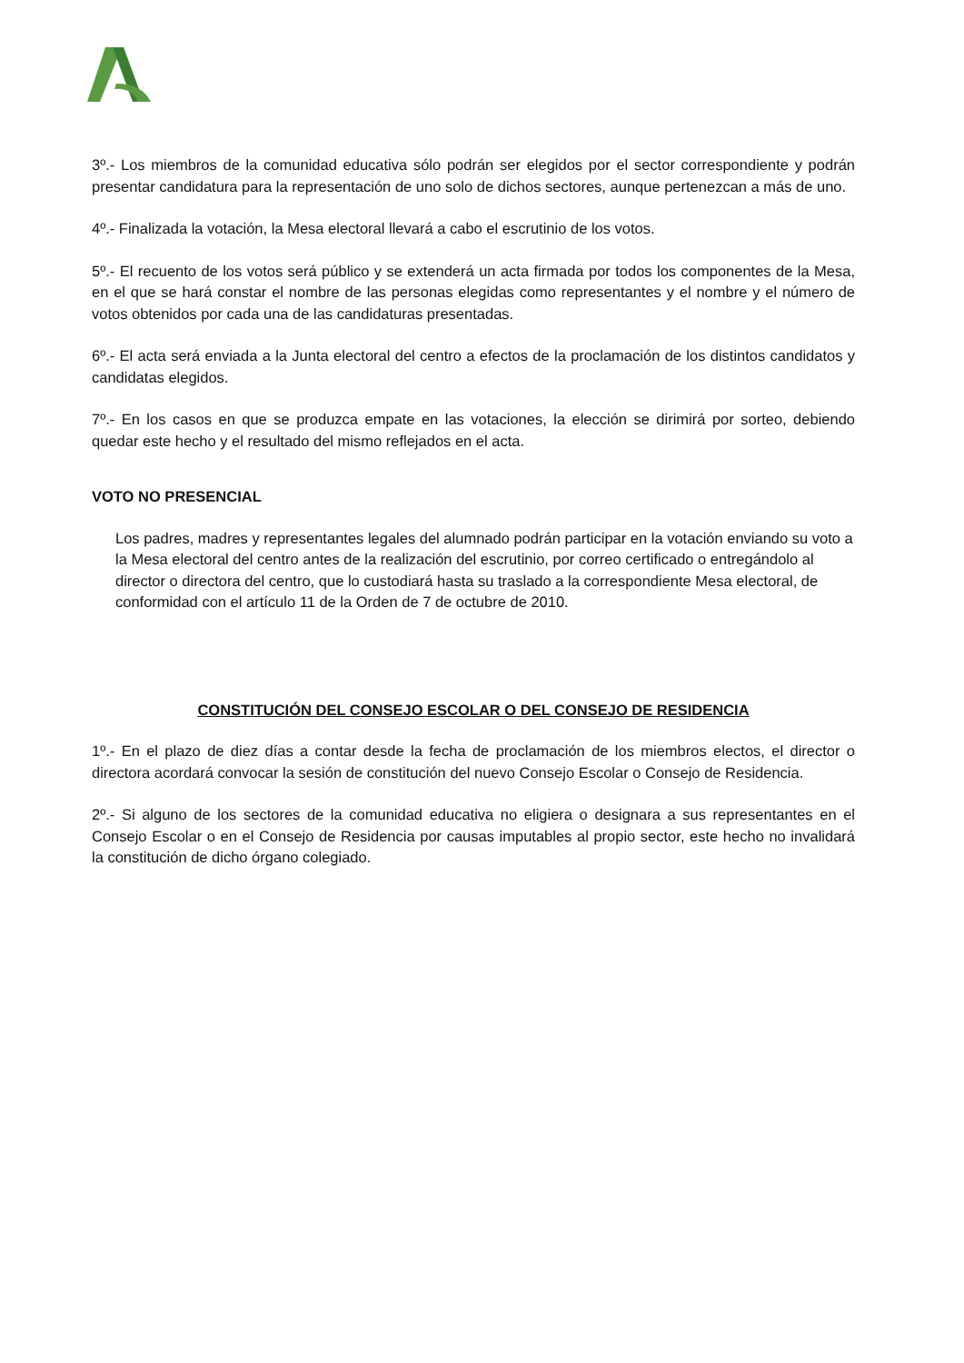3º.- Los miembros de la comunidad educativa sólo podrán ser elegidos por el sector correspondiente y podrán presentar candidatura para la representación de uno solo de dichos sectores, aunque pertenezcan a más de uno.
4º.- Finalizada la votación, la Mesa electoral llevará a cabo el escrutinio de los votos.
5º.- El recuento de los votos será público y se extenderá un acta firmada por todos los componentes de la Mesa, en el que se hará constar el nombre de las personas elegidas como representantes y el nombre y el número de votos obtenidos por cada una de las candidaturas presentadas.
6º.- El acta será enviada a la Junta electoral del centro a efectos de la proclamación de los distintos candidatos y candidatas elegidos.
7º.- En los casos en que se produzca empate en las votaciones, la elección se dirimirá por sorteo, debiendo quedar este hecho y el resultado del mismo reflejados en el acta.
VOTO NO PRESENCIAL
Los padres, madres y representantes legales del alumnado podrán participar en la votación enviando su voto a la Mesa electoral del centro antes de la realización del escrutinio, por correo certificado o entregándolo al director o directora del centro, que lo custodiará hasta su traslado a la correspondiente Mesa electoral, de conformidad con el artículo 11 de la Orden de 7 de octubre de 2010.
CONSTITUCIÓN DEL CONSEJO ESCOLAR O DEL CONSEJO DE RESIDENCIA
1º.- En el plazo de diez días a contar desde la fecha de proclamación de los miembros electos, el director o directora acordará convocar la sesión de constitución del nuevo Consejo Escolar o Consejo de Residencia.
2º.- Si alguno de los sectores de la comunidad educativa no eligiera o designara a sus representantes en el Consejo Escolar o en el Consejo de Residencia por causas imputables al propio sector, este hecho no invalidará la constitución de dicho órgano colegiado.